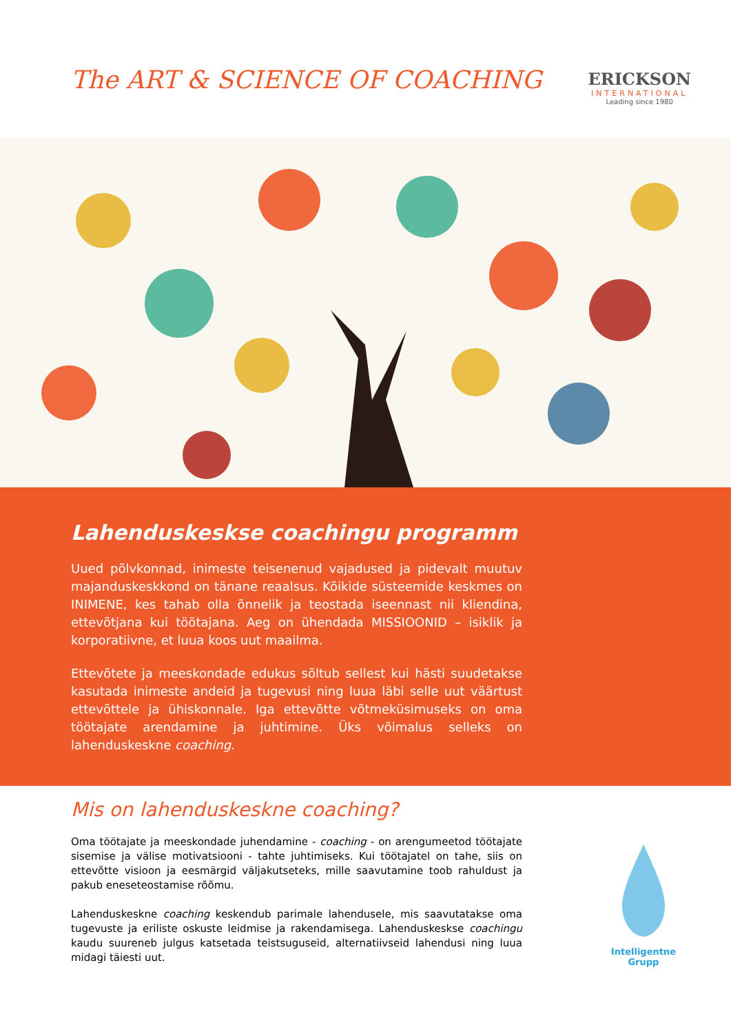The ART & SCIENCE OF COACHING
ERICKSON
INTERNATIONAL
Leading since 1980
Lahenduskeskse coachingu programm
Uued põlvkonnad, inimeste teisenenud vajadused ja pidevalt muutuv majanduskeskkond on tänane reaalsus. Kõikide süsteemide keskmes on INIMENE, kes tahab olla õnnelik ja teostada iseennast nii kliendina, ettevõtjana kui töötajana. Aeg on ühendada MISSIOONID – isiklik ja korporatiivne, et luua koos uut maailma.
Ettevõtete ja meeskondade edukus sõltub sellest kui hästi suudetakse kasutada inimeste andeid ja tugevusi ning luua läbi selle uut väärtust ettevõttele ja ühiskonnale. Iga ettevõtte võtmeküsimuseks on oma töötajate arendamine ja juhtimine. Üks võimalus selleks on lahenduskeskne coaching.
Mis on lahenduskeskne coaching?
Oma töötajate ja meeskondade juhendamine - coaching - on arengumeetod töötajate sisemise ja välise motivatsiooni - tahte juhtimiseks. Kui töötajatel on tahe, siis on ettevõtte visioon ja eesmärgid väljakutseteks, mille saavutamine toob rahuldust ja pakub eneseteostamise rõõmu.
Lahenduskeskne coaching keskendub parimale lahendusele, mis saavutatakse oma tugevuste ja eriliste oskuste leidmise ja rakendamisega. Lahenduskeskse coachingu kaudu suureneb julgus katsetada teistsuguseid, alternatiivseid lahendusi ning luua midagi täiesti uut.
Intelligentne
Grupp